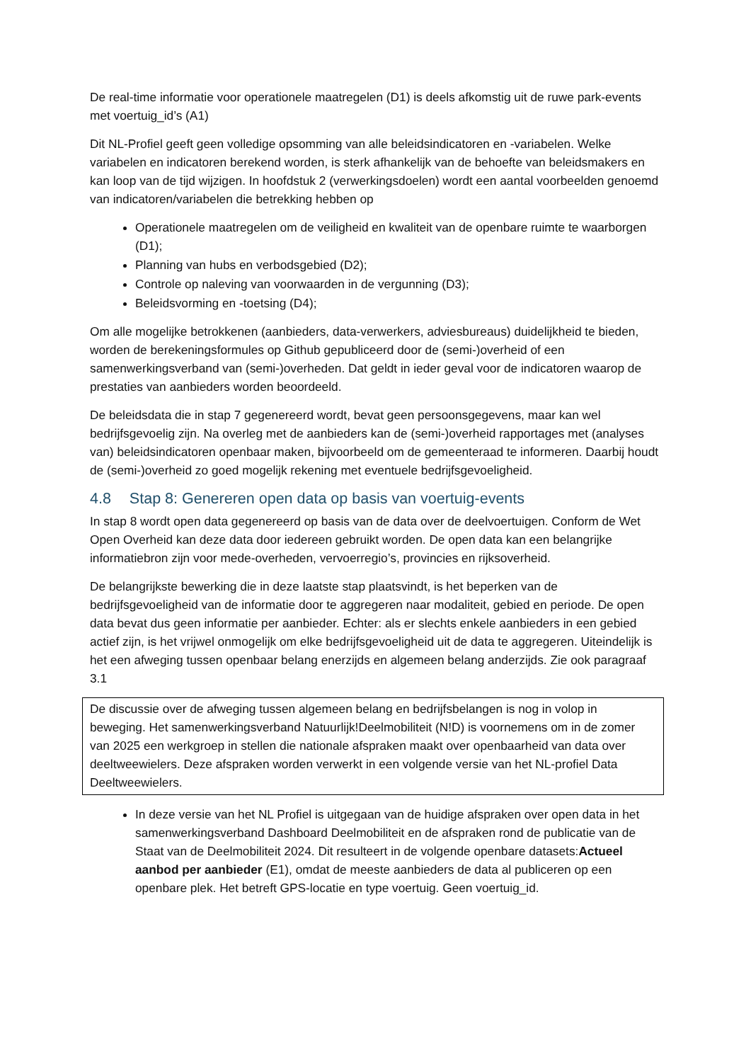De real-time informatie voor operationele maatregelen (D1) is deels afkomstig uit de ruwe park-events met voertuig_id’s (A1)
Dit NL-Profiel geeft geen volledige opsomming van alle beleidsindicatoren en -variabelen. Welke variabelen en indicatoren berekend worden, is sterk afhankelijk van de behoefte van beleidsmakers en kan loop van de tijd wijzigen. In hoofdstuk 2 (verwerkingsdoelen) wordt een aantal voorbeelden genoemd van indicatoren/variabelen die betrekking hebben op
Operationele maatregelen om de veiligheid en kwaliteit van de openbare ruimte te waarborgen (D1);
Planning van hubs en verbodsgebied (D2);
Controle op naleving van voorwaarden in de vergunning (D3);
Beleidsvorming en -toetsing (D4);
Om alle mogelijke betrokkenen (aanbieders, data-verwerkers, adviesbureaus) duidelijkheid te bieden, worden de berekeningsformules op Github gepubliceerd door de (semi-)overheid of een samenwerkingsverband van (semi-)overheden. Dat geldt in ieder geval voor de indicatoren waarop de prestaties van aanbieders worden beoordeeld.
De beleidsdata die in stap 7 gegenereerd wordt, bevat geen persoonsgegevens, maar kan wel bedrijfsgevoelig zijn. Na overleg met de aanbieders kan de (semi-)overheid rapportages met (analyses van) beleidsindicatoren openbaar maken, bijvoorbeeld om de gemeenteraad te informeren. Daarbij houdt de (semi-)overheid zo goed mogelijk rekening met eventuele bedrijfsgevoeligheid.
4.8 Stap 8: Genereren open data op basis van voertuig-events
In stap 8 wordt open data gegenereerd op basis van de data over de deelvoertuigen. Conform de Wet Open Overheid kan deze data door iedereen gebruikt worden. De open data kan een belangrijke informatiebron zijn voor mede-overheden, vervoerregio’s, provincies en rijksoverheid.
De belangrijkste bewerking die in deze laatste stap plaatsvindt, is het beperken van de bedrijfsgevoeligheid van de informatie door te aggregeren naar modaliteit, gebied en periode. De open data bevat dus geen informatie per aanbieder. Echter: als er slechts enkele aanbieders in een gebied actief zijn, is het vrijwel onmogelijk om elke bedrijfsgevoeligheid uit de data te aggregeren. Uiteindelijk is het een afweging tussen openbaar belang enerzijds en algemeen belang anderzijds. Zie ook paragraaf 3.1
De discussie over de afweging tussen algemeen belang en bedrijfsbelangen is nog in volop in beweging. Het samenwerkingsverband Natuurlijk!Deelmobiliteit (N!D) is voornemens om in de zomer van 2025 een werkgroep in stellen die nationale afspraken maakt over openbaarheid van data over deeltweewielers. Deze afspraken worden verwerkt in een volgende versie van het NL-profiel Data Deeltweewielers.
In deze versie van het NL Profiel is uitgegaan van de huidige afspraken over open data in het samenwerkingsverband Dashboard Deelmobiliteit en de afspraken rond de publicatie van de Staat van de Deelmobiliteit 2024. Dit resulteert in de volgende openbare datasets:Actueel aanbod per aanbieder (E1), omdat de meeste aanbieders de data al publiceren op een openbare plek. Het betreft GPS-locatie en type voertuig. Geen voertuig_id.